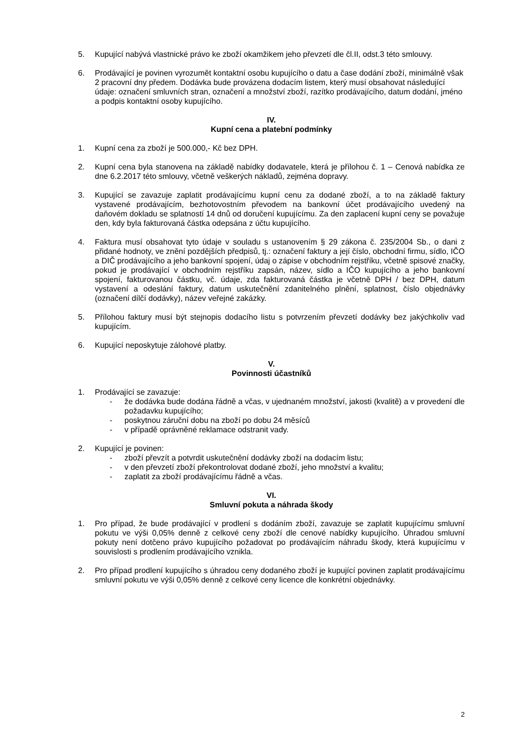5. Kupující nabývá vlastnické právo ke zboží okamžikem jeho převzetí dle čl.II, odst.3 této smlouvy.
6. Prodávající je povinen vyrozumět kontaktní osobu kupujícího o datu a čase dodání zboží, minimálně však 2 pracovní dny předem. Dodávka bude provázena dodacím listem, který musí obsahovat následující údaje: označení smluvních stran, označení a množství zboží, razítko prodávajícího, datum dodání, jméno a podpis kontaktní osoby kupujícího.
IV.
Kupní cena a platební podmínky
1. Kupní cena za zboží je 500.000,- Kč bez DPH.
2. Kupní cena byla stanovena na základě nabídky dodavatele, která je přílohou č. 1 – Cenová nabídka ze dne 6.2.2017 této smlouvy, včetně veškerých nákladů, zejména dopravy.
3. Kupující se zavazuje zaplatit prodávajícímu kupní cenu za dodané zboží, a to na základě faktury vystavené prodávajícím, bezhotovostním převodem na bankovní účet prodávajícího uvedený na daňovém dokladu se splatností 14 dnů od doručení kupujícímu. Za den zaplacení kupní ceny se považuje den, kdy byla fakturovaná částka odepsána z účtu kupujícího.
4. Faktura musí obsahovat tyto údaje v souladu s ustanovením § 29 zákona č. 235/2004 Sb., o dani z přidané hodnoty, ve znění pozdějších předpisů, tj.: označení faktury a její číslo, obchodní firmu, sídlo, IČO a DIČ prodávajícího a jeho bankovní spojení, údaj o zápise v obchodním rejstříku, včetně spisové značky, pokud je prodávající v obchodním rejstříku zapsán, název, sídlo a IČO kupujícího a jeho bankovní spojení, fakturovanou částku, vč. údaje, zda fakturovaná částka je včetně DPH / bez DPH, datum vystavení a odeslání faktury, datum uskutečnění zdanitelného plnění, splatnost, číslo objednávky (označení dílčí dodávky), název veřejné zakázky.
5. Přílohou faktury musí být stejnopis dodacího listu s potvrzením převzetí dodávky bez jakýchkoliv vad kupujícím.
6. Kupující neposkytuje zálohové platby.
V.
Povinnosti účastníků
1. Prodávající se zavazuje:
- že dodávka bude dodána řádně a včas, v ujednaném množství, jakosti (kvalitě) a v provedení dle požadavku kupujícího;
- poskytnou záruční dobu na zboží po dobu 24 měsíců
- v případě oprávněné reklamace odstranit vady.
2. Kupující je povinen:
- zboží převzít a potvrdit uskutečnění dodávky zboží na dodacím listu;
- v den převzetí zboží překontrolovat dodané zboží, jeho množství a kvalitu;
- zaplatit za zboží prodávajícímu řádně a včas.
VI.
Smluvní pokuta a náhrada škody
1. Pro případ, že bude prodávající v prodlení s dodáním zboží, zavazuje se zaplatit kupujícímu smluvní pokutu ve výši 0,05% denně z celkové ceny zboží dle cenové nabídky kupujícího. Úhradou smluvní pokuty není dotčeno právo kupujícího požadovat po prodávajícím náhradu škody, která kupujícímu v souvislosti s prodlením prodávajícího vznikla.
2. Pro případ prodlení kupujícího s úhradou ceny dodaného zboží je kupující povinen zaplatit prodávajícímu smluvní pokutu ve výši 0,05% denně z celkové ceny licence dle konkrétní objednávky.
2